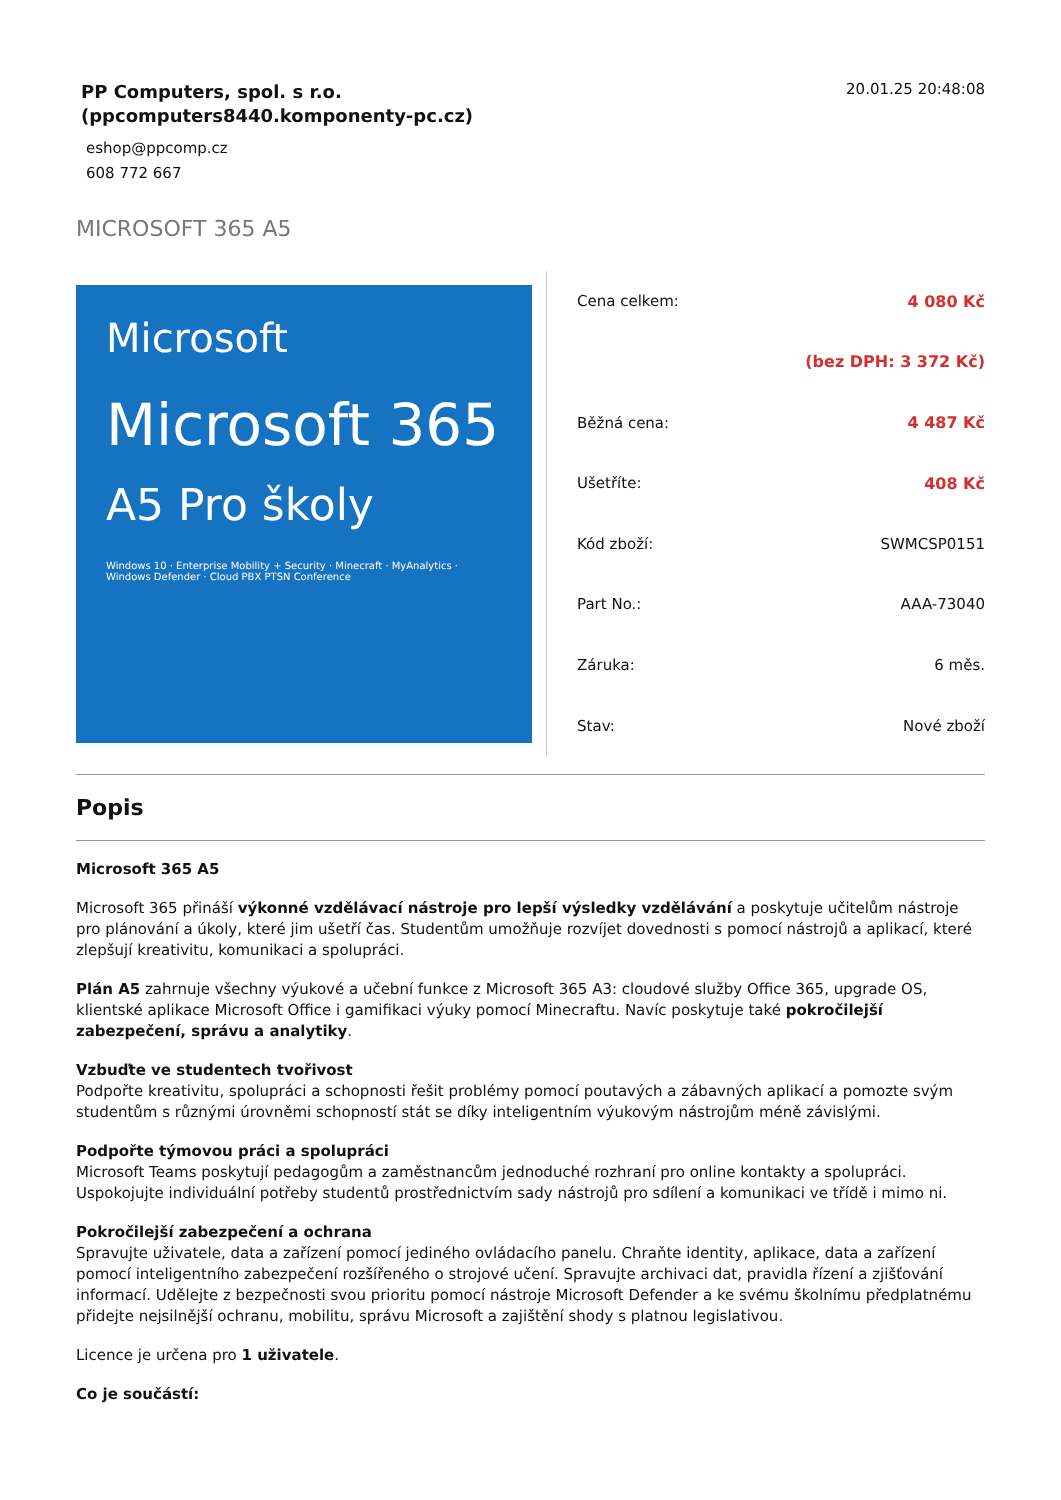PP Computers, spol. s r.o.
(ppcomputers8440.komponenty-pc.cz)
eshop@ppcomp.cz
608 772 667
20.01.25 20:48:08
MICROSOFT 365 A5
Microsoft
Microsoft 365
A5 Pro školy
Windows 10 · Enterprise Mobility + Security · Minecraft · MyAnalytics · Windows Defender · Cloud PBX PTSN Conference
| Cena celkem: | 4 080 Kč |
| | (bez DPH: 3 372 Kč) |
| Běžná cena: | 4 487 Kč |
| Ušetříte: | 408 Kč |
| Kód zboží: | SWMCSP0151 |
| Part No.: | AAA-73040 |
| Záruka: | 6 měs. |
| Stav: | Nové zboží |
Popis
Microsoft 365 A5
Microsoft 365 přináší výkonné vzdělávací nástroje pro lepší výsledky vzdělávání a poskytuje učitelům nástroje pro plánování a úkoly, které jim ušetří čas. Studentům umožňuje rozvíjet dovednosti s pomocí nástrojů a aplikací, které zlepšují kreativitu, komunikaci a spolupráci.
Plán A5 zahrnuje všechny výukové a učební funkce z Microsoft 365 A3: cloudové služby Office 365, upgrade OS, klientské aplikace Microsoft Office i gamifikaci výuky pomocí Minecraftu. Navíc poskytuje také pokročilejší zabezpečení, správu a analytiky.
Vzbuďte ve studentech tvořivost
Podpořte kreativitu, spolupráci a schopnosti řešit problémy pomocí poutavých a zábavných aplikací a pomozte svým studentům s různými úrovněmi schopností stát se díky inteligentním výukovým nástrojům méně závislými.
Podpořte týmovou práci a spolupráci
Microsoft Teams poskytují pedagogům a zaměstnancům jednoduché rozhraní pro online kontakty a spolupráci. Uspokojujte individuální potřeby studentů prostřednictvím sady nástrojů pro sdílení a komunikaci ve třídě i mimo ni.
Pokročilejší zabezpečení a ochrana
Spravujte uživatele, data a zařízení pomocí jediného ovládacího panelu. Chraňte identity, aplikace, data a zařízení pomocí inteligentního zabezpečení rozšířeného o strojové učení. Spravujte archivaci dat, pravidla řízení a zjišťování informací. Udělejte z bezpečnosti svou prioritu pomocí nástroje Microsoft Defender a ke svému školnímu předplatnému přidejte nejsilnější ochranu, mobilitu, správu Microsoft a zajištění shody s platnou legislativou.
Licence je určena pro 1 uživatele.
Co je součástí: